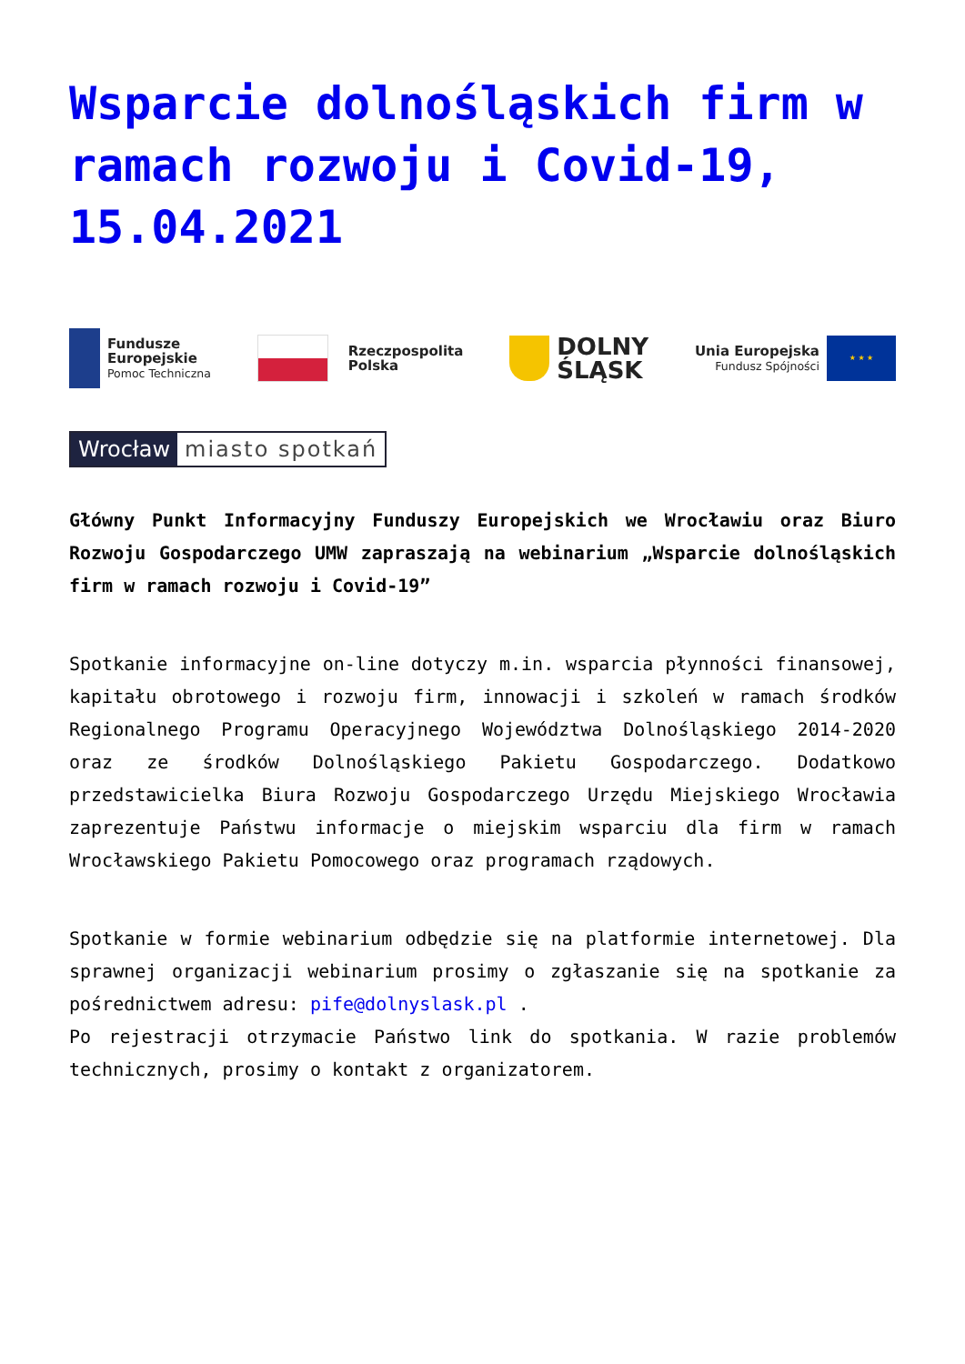Wsparcie dolnośląskich firm w ramach rozwoju i Covid-19, 15.04.2021
Fundusze
Europejskie
Pomoc Techniczna
Rzeczpospolita
Polska
DOLNY
ŚLĄSK
Unia Europejska
Fundusz Spójności
★ ★ ★
Wrocław miasto spotkań
Główny Punkt Informacyjny Funduszy Europejskich we Wrocławiu oraz Biuro Rozwoju Gospodarczego UMW zapraszają na webinarium „Wsparcie dolnośląskich firm w ramach rozwoju i Covid-19”
Spotkanie informacyjne on-line dotyczy m.in. wsparcia płynności finansowej, kapitału obrotowego i rozwoju firm, innowacji i szkoleń w ramach środków Regionalnego Programu Operacyjnego Województwa Dolnośląskiego 2014-2020 oraz ze środków Dolnośląskiego Pakietu Gospodarczego. Dodatkowo przedstawicielka Biura Rozwoju Gospodarczego Urzędu Miejskiego Wrocławia zaprezentuje Państwu informacje o miejskim wsparciu dla firm w ramach Wrocławskiego Pakietu Pomocowego oraz programach rządowych.
Spotkanie w formie webinarium odbędzie się na platformie internetowej. Dla sprawnej organizacji webinarium prosimy o zgłaszanie się na spotkanie za pośrednictwem adresu: pife@dolnyslask.pl .
Po rejestracji otrzymacie Państwo link do spotkania. W razie problemów technicznych, prosimy o kontakt z organizatorem.